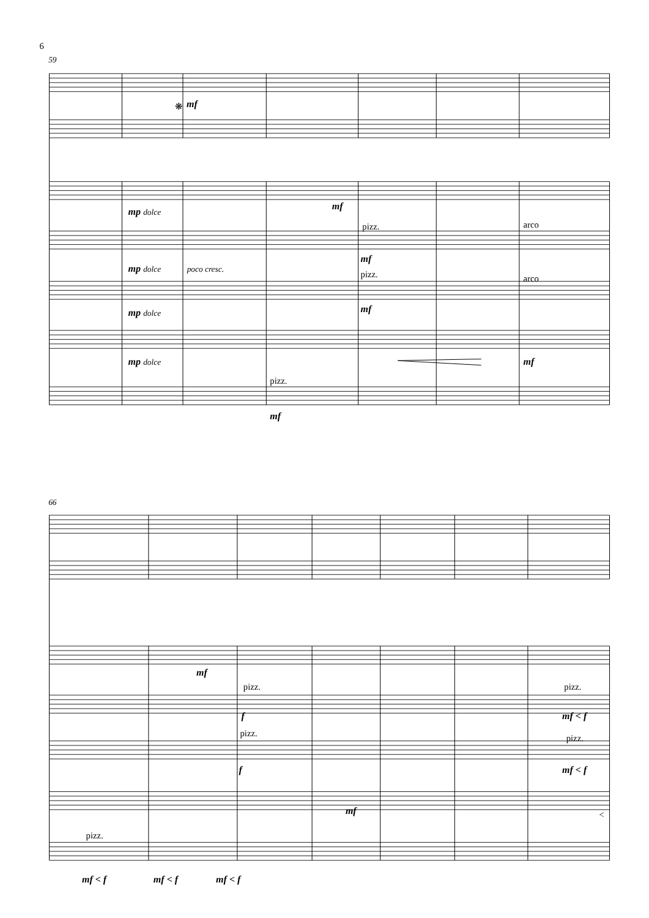6
59
❋
mf
mf
mp
dolce
pizz.
arco
mp
dolce
poco cresc.
mf
pizz.
arco
mp
dolce
mf
mp
dolce
mf
pizz.
mf
66
mf
pizz.
pizz.
f
mf < f
pizz.
pizz.
f
mf < f
mf
<
pizz.
mf < f
mf < f
mf < f